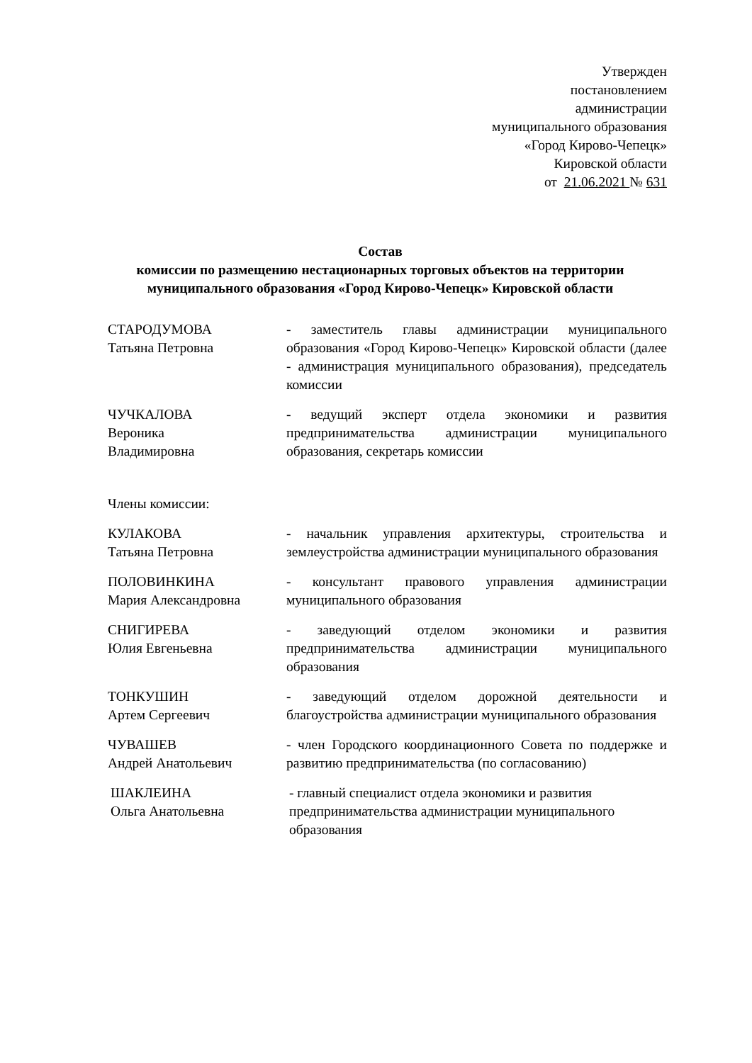Утвержден
постановлением
администрации
муниципального образования
«Город Кирово-Чепецк»
Кировской области
от 21.06.2021 № 631
Состав
комиссии по размещению нестационарных торговых объектов на территории муниципального образования «Город Кирово-Чепецк» Кировской области
СТАРОДУМОВА
Татьяна Петровна
- заместитель главы администрации муниципального образования «Город Кирово-Чепецк» Кировской области (далее - администрация муниципального образования), председатель комиссии
ЧУЧКАЛОВА
Вероника
Владимировна
- ведущий эксперт отдела экономики и развития предпринимательства администрации муниципального образования, секретарь комиссии
Члены комиссии:
КУЛАКОВА
Татьяна Петровна
- начальник управления архитектуры, строительства и землеустройства администрации муниципального образования
ПОЛОВИНКИНА
Мария Александровна
- консультант правового управления администрации муниципального образования
СНИГИРЕВА
Юлия Евгеньевна
- заведующий отделом экономики и развития предпринимательства администрации муниципального образования
ТОНКУШИН
Артем Сергеевич
- заведующий отделом дорожной деятельности и благоустройства администрации муниципального образования
ЧУВАШЕВ
Андрей Анатольевич
- член Городского координационного Совета по поддержке и развитию предпринимательства (по согласованию)
ШАКЛЕИНА
Ольга Анатольевна
- главный специалист отдела экономики и развития предпринимательства администрации муниципального образования